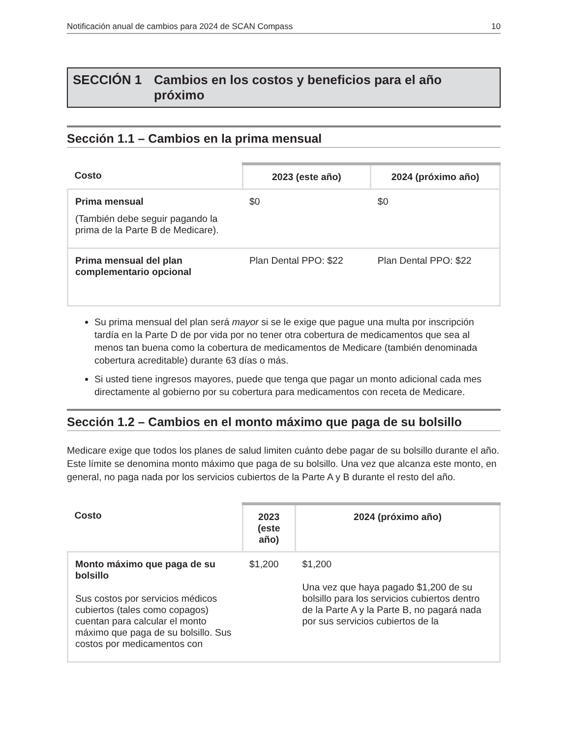Notificación anual de cambios para 2024 de SCAN Compass 10
SECCIÓN 1 Cambios en los costos y beneficios para el año próximo
Sección 1.1 – Cambios en la prima mensual
| Costo | 2023 (este año) | 2024 (próximo año) |
| --- | --- | --- |
| Prima mensual (También debe seguir pagando la prima de la Parte B de Medicare). | $0 | $0 |
| Prima mensual del plan complementario opcional | Plan Dental PPO: $22 | Plan Dental PPO: $22 |
Su prima mensual del plan será mayor si se le exige que pague una multa por inscripción tardía en la Parte D de por vida por no tener otra cobertura de medicamentos que sea al menos tan buena como la cobertura de medicamentos de Medicare (también denominada cobertura acreditable) durante 63 días o más.
Si usted tiene ingresos mayores, puede que tenga que pagar un monto adicional cada mes directamente al gobierno por su cobertura para medicamentos con receta de Medicare.
Sección 1.2 – Cambios en el monto máximo que paga de su bolsillo
Medicare exige que todos los planes de salud limiten cuánto debe pagar de su bolsillo durante el año. Este límite se denomina monto máximo que paga de su bolsillo. Una vez que alcanza este monto, en general, no paga nada por los servicios cubiertos de la Parte A y B durante el resto del año.
| Costo | 2023 (este año) | 2024 (próximo año) |
| --- | --- | --- |
| Monto máximo que paga de su bolsillo Sus costos por servicios médicos cubiertos (tales como copagos) cuentan para calcular el monto máximo que paga de su bolsillo. Sus costos por medicamentos con | $1,200 | $1,200 Una vez que haya pagado $1,200 de su bolsillo para los servicios cubiertos dentro de la Parte A y la Parte B, no pagará nada por sus servicios cubiertos de la |